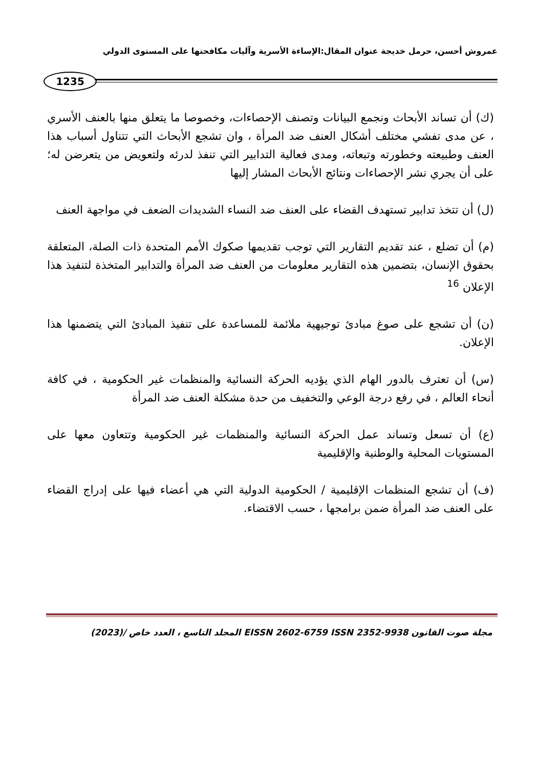عمروش أحسن، حرمل خديجة عنوان المقال:الإساءة الأسرية وآليات مكافحتها على المستوى الدولي
1235
(ك) أن تساند الأبحاث ونجمع البيانات وتصنف الإحصاءات، وخصوصا ما يتعلق منها بالعنف الأسري ، عن مدى تفشي مختلف أشكال العنف ضد المرأة ، وان تشجع الأبحاث التي تتناول أسباب هذا العنف وطبيعته وخطورته وتبعاته، ومدى فعالية التدابير التي تنفذ لدرئه ولتعويض من يتعرضن له؛ على أن يجري نشر الإحصاءات ونتائج الأبحاث المشار إليها
(ل) أن تتخذ تدابير تستهدف القضاء على العنف ضد النساء الشديدات الضعف في مواجهة العنف
(م) أن تضلع ، عند تقديم التقارير التي توجب تقديمها صكوك الأمم المتحدة ذات الصلة، المتعلقة بحقوق الإنسان، بتضمين هذه التقارير معلومات من العنف ضد المرأة والتدابير المتخذة لتنفيذ هذا الإعلان <sup>16</sup>
(ن) أن تشجع على صوغ مبادئ توجيهية ملائمة للمساعدة على تنفيذ المبادئ التي يتضمنها هذا الإعلان.
(س) أن تعترف بالدور الهام الذي يؤديه الحركة النسائية والمنظمات غير الحكومية ، في كافة أنحاء العالم ، في رفع درجة الوعي والتخفيف من حدة مشكلة العنف ضد المرأة
(ع) أن تسعل وتساند عمل الحركة النسائية والمنظمات غير الحكومية وتتعاون معها على المستويات المحلية والوطنية والإقليمية
(ف) أن تشجع المنظمات الإقليمية / الحكومية الدولية التي هي أعضاء فيها على إدراج القضاء على العنف ضد المرأة ضمن برامجها ، حسب الاقتضاء.
مجلة صوت القانون EISSN 2602-6759 ISSN 2352-9938 المجلد التاسع ، العدد خاص /(2023)